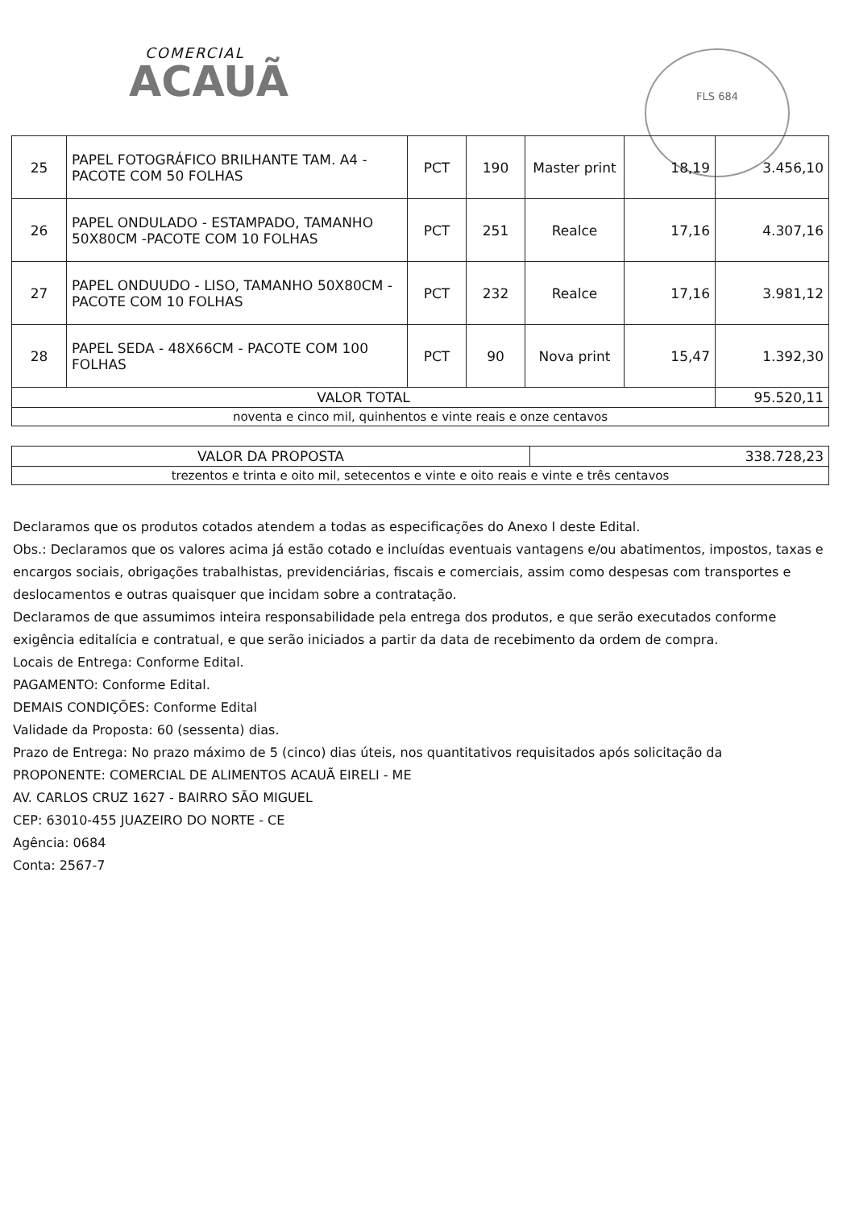COMERCIAL
ACAUÃ
FLS 684
| 25 | PAPEL FOTOGRÁFICO BRILHANTE TAM. A4 - PACOTE COM 50 FOLHAS | PCT | 190 | Master print | 18,19 | 3.456,10 |
| 26 | PAPEL ONDULADO - ESTAMPADO, TAMANHO 50X80CM -PACOTE COM 10 FOLHAS | PCT | 251 | Realce | 17,16 | 4.307,16 |
| 27 | PAPEL ONDUUDO - LISO, TAMANHO 50X80CM - PACOTE COM 10 FOLHAS | PCT | 232 | Realce | 17,16 | 3.981,12 |
| 28 | PAPEL SEDA - 48X66CM - PACOTE COM 100 FOLHAS | PCT | 90 | Nova print | 15,47 | 1.392,30 |
| VALOR TOTAL | | | | | | 95.520,11 |
| noventa e cinco mil, quinhentos e vinte reais e onze centavos | | | | | | |
| VALOR DA PROPOSTA | 338.728,23 |
| trezentos e trinta e oito mil, setecentos e vinte e oito reais e vinte e três centavos | |
Declaramos que os produtos cotados atendem a todas as especificações do Anexo I deste Edital.
Obs.: Declaramos que os valores acima já estão cotado e incluídas eventuais vantagens e/ou abatimentos, impostos, taxas e encargos sociais, obrigações trabalhistas, previdenciárias, fiscais e comerciais, assim como despesas com transportes e deslocamentos e outras quaisquer que incidam sobre a contratação.
Declaramos de que assumimos inteira responsabilidade pela entrega dos produtos, e que serão executados conforme exigência editalícia e contratual, e que serão iniciados a partir da data de recebimento da ordem de compra.
Locais de Entrega: Conforme Edital.
PAGAMENTO: Conforme Edital.
DEMAIS CONDIÇÕES: Conforme Edital
Validade da Proposta: 60 (sessenta) dias.
Prazo de Entrega: No prazo máximo de 5 (cinco) dias úteis, nos quantitativos requisitados após solicitação da
PROPONENTE: COMERCIAL DE ALIMENTOS ACAUÃ EIRELI - ME
AV. CARLOS CRUZ 1627 - BAIRRO SÃO MIGUEL
CEP: 63010-455 JUAZEIRO DO NORTE - CE
Agência: 0684
Conta: 2567-7